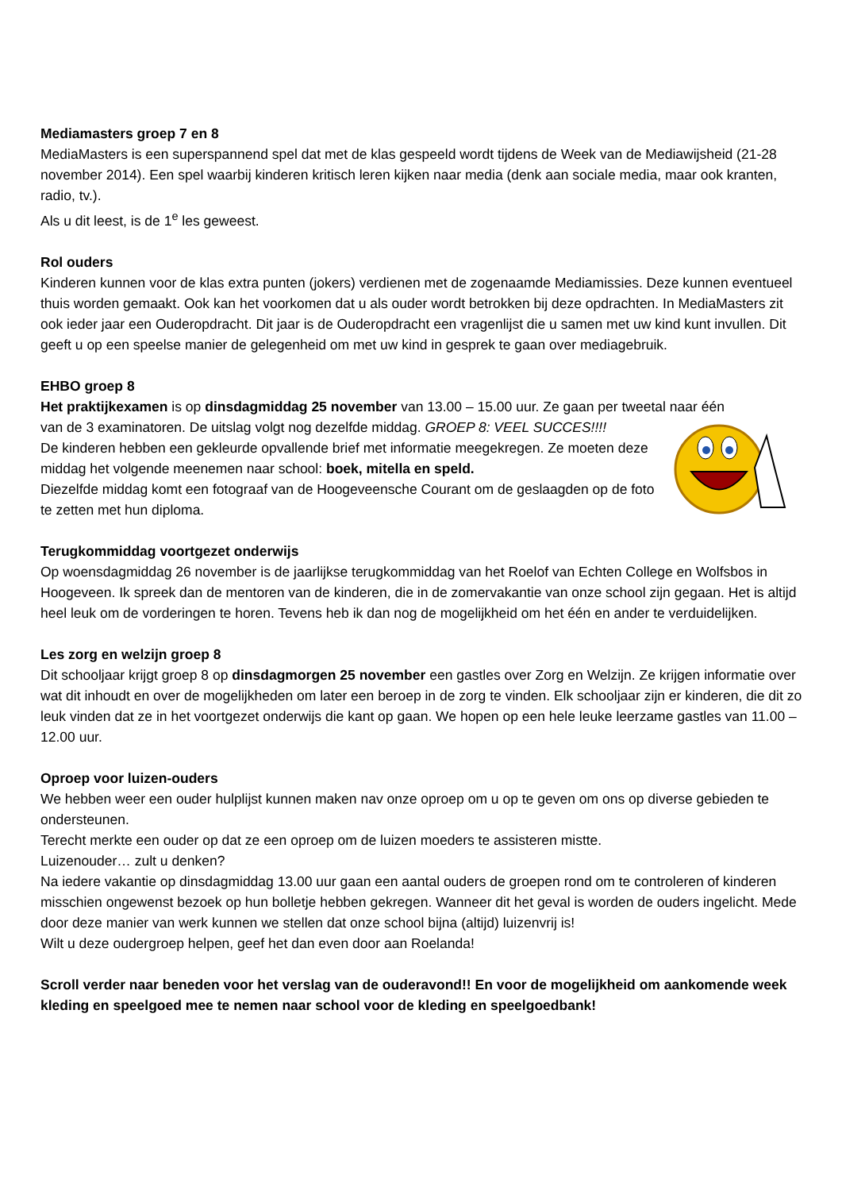Mediamasters groep 7 en 8
MediaMasters is een superspannend spel dat met de klas gespeeld wordt tijdens de Week van de Mediawijsheid (21-28 november 2014). Een spel waarbij kinderen kritisch leren kijken naar media (denk aan sociale media, maar ook kranten, radio, tv.).
Als u dit leest, is de 1<sup>e</sup> les geweest.
Rol ouders
Kinderen kunnen voor de klas extra punten (jokers) verdienen met de zogenaamde Mediamissies. Deze kunnen eventueel thuis worden gemaakt. Ook kan het voorkomen dat u als ouder wordt betrokken bij deze opdrachten. In MediaMasters zit ook ieder jaar een Ouderopdracht. Dit jaar is de Ouderopdracht een vragenlijst die u samen met uw kind kunt invullen. Dit geeft u op een speelse manier de gelegenheid om met uw kind in gesprek te gaan over mediagebruik.
EHBO groep 8
Het praktijkexamen is op dinsdagmiddag 25 november van 13.00 – 15.00 uur. Ze gaan per tweetal naar één
van de 3 examinatoren. De uitslag volgt nog dezelfde middag. GROEP 8: VEEL SUCCES!!!!
De kinderen hebben een gekleurde opvallende brief met informatie meegekregen. Ze moeten deze middag het volgende meenemen naar school: boek, mitella en speld.
Diezelfde middag komt een fotograaf van de Hoogeveensche Courant om de geslaagden op de foto te zetten met hun diploma.
Terugkommiddag voortgezet onderwijs
Op woensdagmiddag 26 november is de jaarlijkse terugkommiddag van het Roelof van Echten College en Wolfsbos in Hoogeveen. Ik spreek dan de mentoren van de kinderen, die in de zomervakantie van onze school zijn gegaan. Het is altijd heel leuk om de vorderingen te horen. Tevens heb ik dan nog de mogelijkheid om het één en ander te verduidelijken.
Les zorg en welzijn groep 8
Dit schooljaar krijgt groep 8 op dinsdagmorgen 25 november een gastles over Zorg en Welzijn. Ze krijgen informatie over wat dit inhoudt en over de mogelijkheden om later een beroep in de zorg te vinden. Elk schooljaar zijn er kinderen, die dit zo leuk vinden dat ze in het voortgezet onderwijs die kant op gaan. We hopen op een hele leuke leerzame gastles van 11.00 – 12.00 uur.
Oproep voor luizen-ouders
We hebben weer een ouder hulplijst kunnen maken nav onze oproep om u op te geven om ons op diverse gebieden te ondersteunen.
Terecht merkte een ouder op dat ze een oproep om de luizen moeders te assisteren mistte.
Luizenouder… zult u denken?
Na iedere vakantie op dinsdagmiddag 13.00 uur gaan een aantal ouders de groepen rond om te controleren of kinderen misschien ongewenst bezoek op hun bolletje hebben gekregen. Wanneer dit het geval is worden de ouders ingelicht. Mede door deze manier van werk kunnen we stellen dat onze school bijna (altijd) luizenvrij is!
Wilt u deze oudergroep helpen, geef het dan even door aan Roelanda!
Scroll verder naar beneden voor het verslag van de ouderavond!! En voor de mogelijkheid om aankomende week kleding en speelgoed mee te nemen naar school voor de kleding en speelgoedbank!